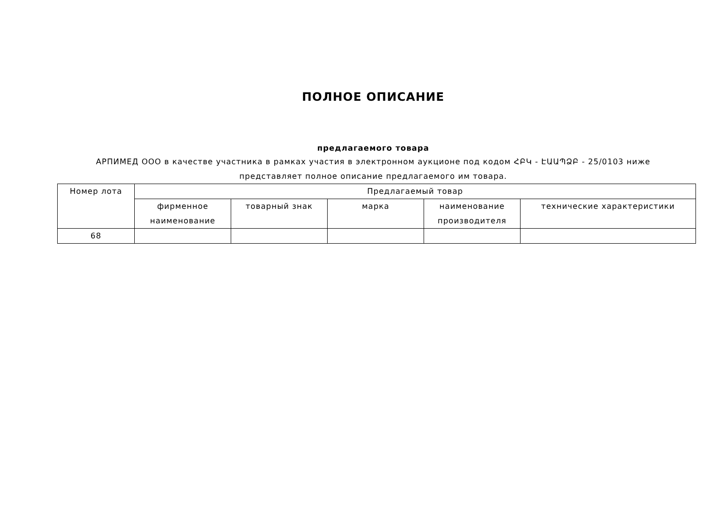ПОЛНОЕ ОПИСАНИЕ
предлагаемого товара
АРПИМЕД ООО в качестве участника в рамках участия в электронном аукционе под кодом ՀԲԿ - ԷԱԱՊՁԲ - 25/0103 ниже представляет полное описание предлагаемого им товара.
| Номер лота | Предлагаемый товар | | | | |
| --- | --- | --- | --- | --- | --- |
| | фирменное наименование | товарный знак | марка | наименование производителя | технические характеристики |
| 68 | | | | | |